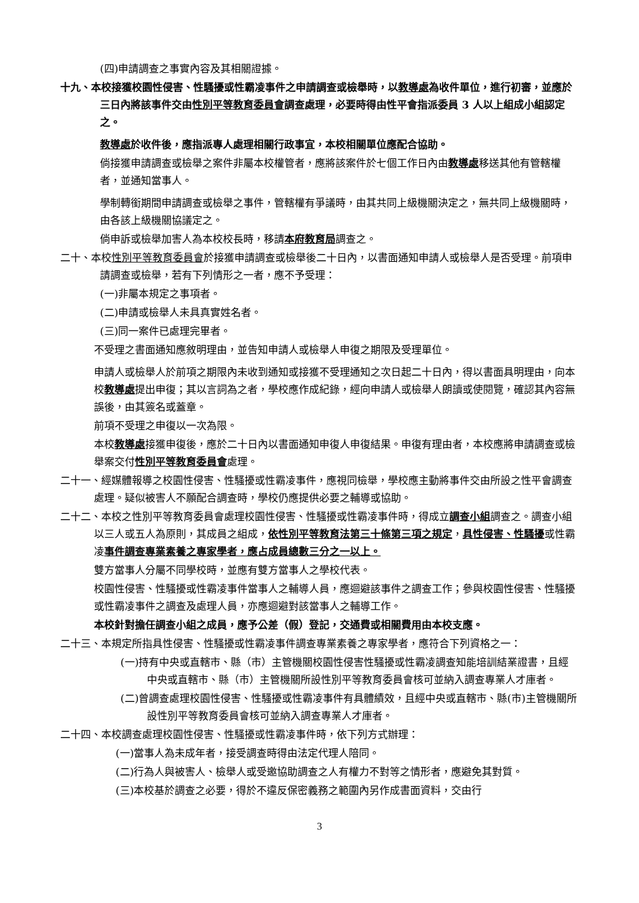(四)申請調查之事實內容及其相關證據。
十九、本校接獲校園性侵害、性騷擾或性霸凌事件之申請調查或檢舉時，以教導處為收件單位，進行初審，並應於三日內將該事件交由性別平等教育委員會調查處理，必要時得由性平會指派委員 3 人以上組成小組認定之。
教導處於收件後，應指派專人處理相關行政事宜，本校相關單位應配合協助。
倘接獲申請調查或檢舉之案件非屬本校權管者，應將該案件於七個工作日內由教導處移送其他有管轄權者，並通知當事人。
學制轉銜期間申請調查或檢舉之事件，管轄權有爭議時，由其共同上級機關決定之，無共同上級機關時，由各該上級機關協議定之。
倘申訴或檢舉加害人為本校校長時，移請本府教育局調查之。
二十、本校性別平等教育委員會於接獲申請調查或檢舉後二十日內，以書面通知申請人或檢舉人是否受理。前項申請調查或檢舉，若有下列情形之一者，應不予受理：
(一)非屬本規定之事項者。
(二)申請或檢舉人未具真實姓名者。
(三)同一案件已處理完畢者。
不受理之書面通知應敘明理由，並告知申請人或檢舉人申復之期限及受理單位。
申請人或檢舉人於前項之期限內未收到通知或接獲不受理通知之次日起二十日內，得以書面具明理由，向本校教導處提出申復；其以言詞為之者，學校應作成紀錄，經向申請人或檢舉人朗讀或使閱覽，確認其內容無誤後，由其簽名或蓋章。
前項不受理之申復以一次為限。
本校教導處接獲申復後，應於二十日內以書面通知申復人申復結果。申復有理由者，本校應將申請調查或檢舉案交付性別平等教育委員會處理。
二十一、經媒體報導之校園性侵害、性騷擾或性霸凌事件，應視同檢舉，學校應主動將事件交由所設之性平會調查處理。疑似被害人不願配合調查時，學校仍應提供必要之輔導或協助。
二十二、本校之性別平等教育委員會處理校園性侵害、性騷擾或性霸凌事件時，得成立調查小組調查之。調查小組以三人或五人為原則，其成員之組成，依性別平等教育法第三十條第三項之規定，具性侵害、性騷擾或性霸凌事件調查專業素養之專家學者，應占成員總數三分之一以上。
雙方當事人分屬不同學校時，並應有雙方當事人之學校代表。
校園性侵害、性騷擾或性霸凌事件當事人之輔導人員，應迴避該事件之調查工作；參與校園性侵害、性騷擾或性霸凌事件之調查及處理人員，亦應迴避對該當事人之輔導工作。
本校針對擔任調查小組之成員，應予公差（假）登記，交通費或相關費用由本校支應。
二十三、本規定所指具性侵害、性騷擾或性霸凌事件調查專業素養之專家學者，應符合下列資格之一：
(一)持有中央或直轄市、縣（市）主管機關校園性侵害性騷擾或性霸凌調查知能培訓結業證書，且經中央或直轄市、縣（市）主管機關所設性別平等教育委員會核可並納入調查專業人才庫者。
(二)曾調查處理校園性侵害、性騷擾或性霸凌事件有具體績效，且經中央或直轄市、縣(市)主管機關所設性別平等教育委員會核可並納入調查專業人才庫者。
二十四、本校調查處理校園性侵害、性騷擾或性霸凌事件時，依下列方式辦理：
(一)當事人為未成年者，接受調查時得由法定代理人陪同。
(二)行為人與被害人、檢舉人或受邀協助調查之人有權力不對等之情形者，應避免其對質。
(三)本校基於調查之必要，得於不違反保密義務之範圍內另作成書面資料，交由行
3